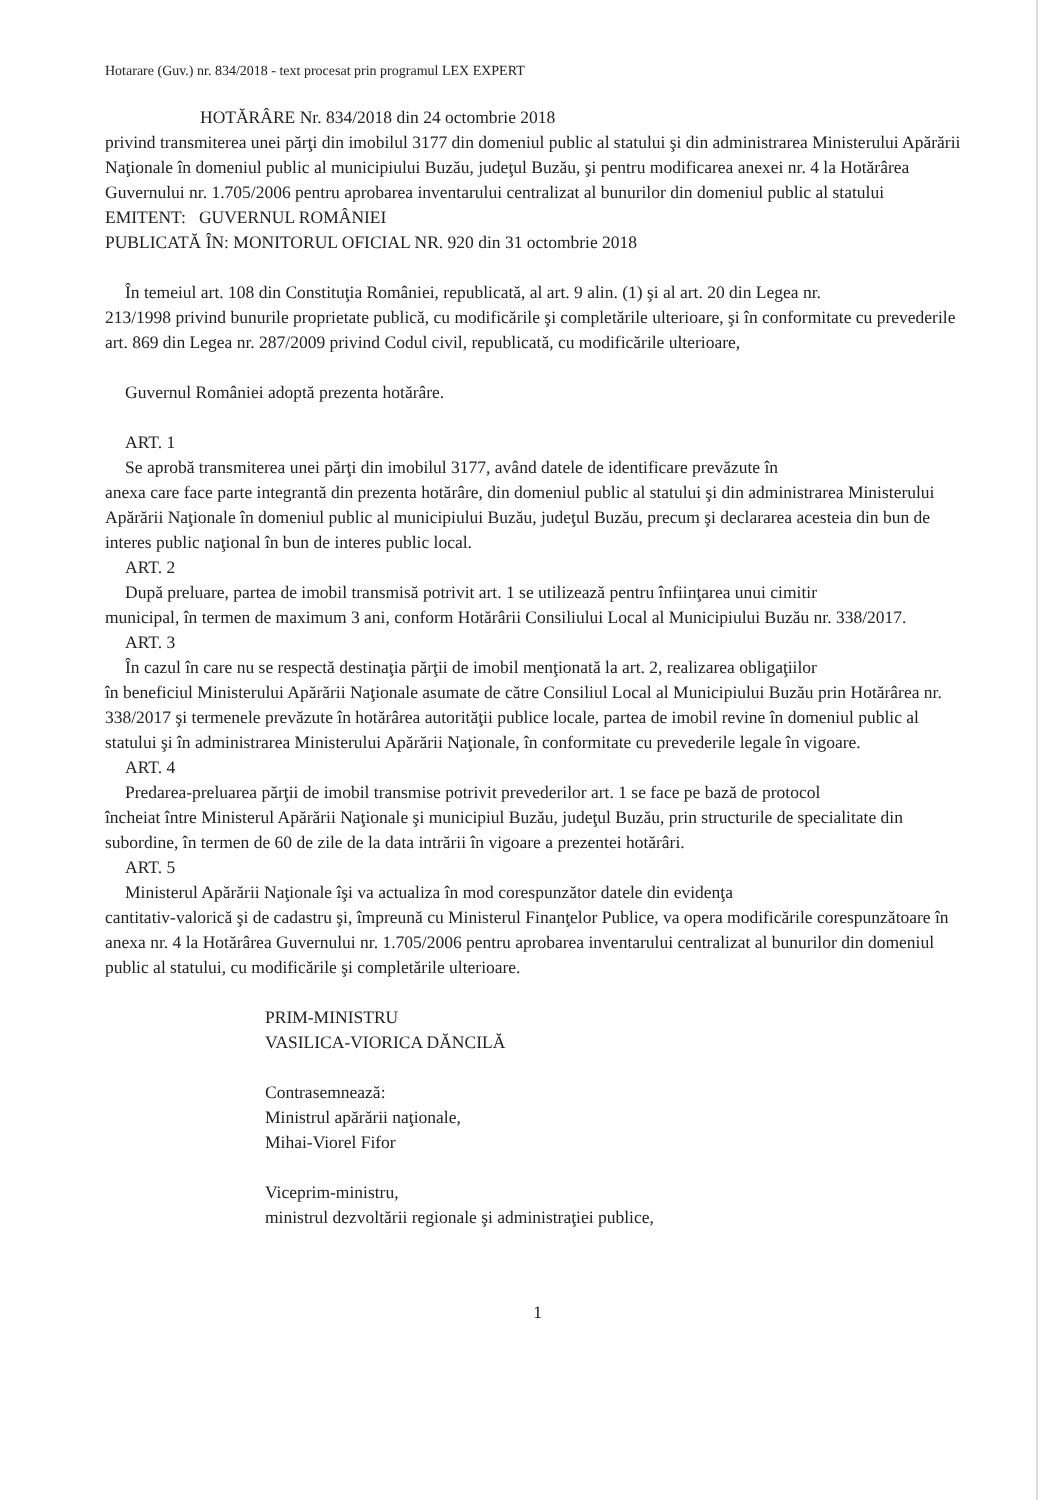Hotarare (Guv.) nr. 834/2018 - text procesat prin programul LEX EXPERT
HOTĂRÂRE Nr. 834/2018 din 24 octombrie 2018
privind transmiterea unei părţi din imobilul 3177 din domeniul public al statului şi din administrarea Ministerului Apărării Naţionale în domeniul public al municipiului Buzău, judeţul Buzău, şi pentru modificarea anexei nr. 4 la Hotărârea Guvernului nr. 1.705/2006 pentru aprobarea inventarului centralizat al bunurilor din domeniul public al statului
EMITENT: GUVERNUL ROMÂNIEI
PUBLICATĂ ÎN: MONITORUL OFICIAL NR. 920 din 31 octombrie 2018
În temeiul art. 108 din Constituţia României, republicată, al art. 9 alin. (1) şi al art. 20 din Legea nr.
213/1998 privind bunurile proprietate publică, cu modificările şi completările ulterioare, şi în conformitate cu prevederile art. 869 din Legea nr. 287/2009 privind Codul civil, republicată, cu modificările ulterioare,
Guvernul României adoptă prezenta hotărâre.
ART. 1
Se aprobă transmiterea unei părţi din imobilul 3177, având datele de identificare prevăzute în
anexa care face parte integrantă din prezenta hotărâre, din domeniul public al statului şi din administrarea Ministerului Apărării Naţionale în domeniul public al municipiului Buzău, judeţul Buzău, precum şi declararea acesteia din bun de interes public naţional în bun de interes public local.
ART. 2
După preluare, partea de imobil transmisă potrivit art. 1 se utilizează pentru înfiinţarea unui cimitir
municipal, în termen de maximum 3 ani, conform Hotărârii Consiliului Local al Municipiului Buzău nr. 338/2017.
ART. 3
În cazul în care nu se respectă destinaţia părţii de imobil menţionată la art. 2, realizarea obligaţiilor
în beneficiul Ministerului Apărării Naţionale asumate de către Consiliul Local al Municipiului Buzău prin Hotărârea nr. 338/2017 şi termenele prevăzute în hotărârea autorităţii publice locale, partea de imobil revine în domeniul public al statului şi în administrarea Ministerului Apărării Naţionale, în conformitate cu prevederile legale în vigoare.
ART. 4
Predarea-preluarea părţii de imobil transmise potrivit prevederilor art. 1 se face pe bază de protocol
încheiat între Ministerul Apărării Naţionale şi municipiul Buzău, judeţul Buzău, prin structurile de specialitate din subordine, în termen de 60 de zile de la data intrării în vigoare a prezentei hotărâri.
ART. 5
Ministerul Apărării Naţionale îşi va actualiza în mod corespunzător datele din evidenţa
cantitativ-valorică şi de cadastru şi, împreună cu Ministerul Finanţelor Publice, va opera modificările corespunzătoare în anexa nr. 4 la Hotărârea Guvernului nr. 1.705/2006 pentru aprobarea inventarului centralizat al bunurilor din domeniul public al statului, cu modificările şi completările ulterioare.
PRIM-MINISTRU
VASILICA-VIORICA DĂNCILĂ
Contrasemnează:
Ministrul apărării naţionale,
Mihai-Viorel Fifor
Viceprim-ministru,
ministrul dezvoltării regionale şi administraţiei publice,
1